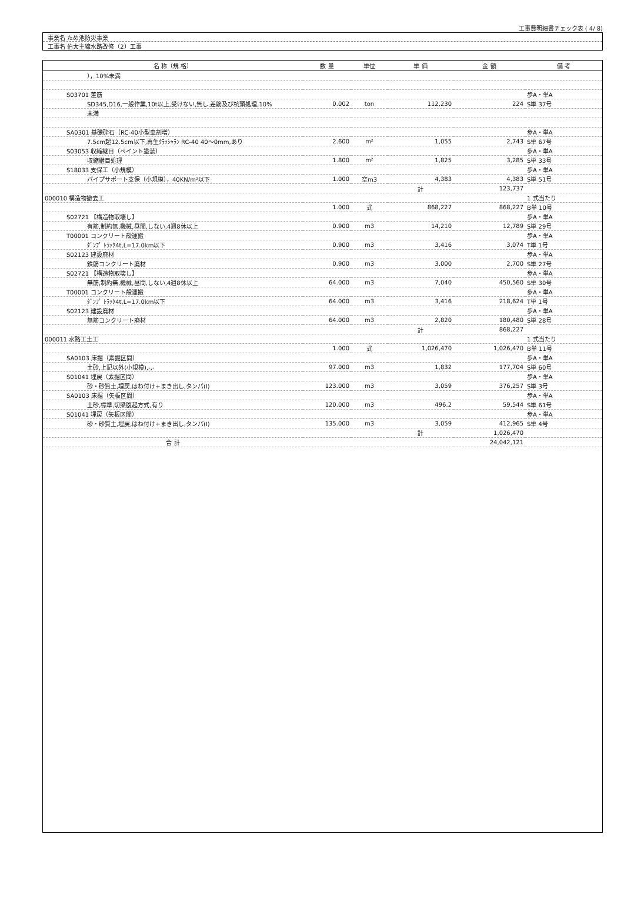工事費明細書チェック表 ( 4/ 8)
事業名 ため池防災事業
工事名 伯太主線水路改修（2）工事
| 名 称（規 格） | 数 量 | 単位 | 単 価 | 金 額 | 備 考 |
| --- | --- | --- | --- | --- | --- |
| ），10%未満 | | | | | |
| S03701 差筋 | | | | | 歩A・単A |
| SD345,D16,一般作業,10t以上,受けない,無し,差筋及び杭頭処理,10% | 0.002 | ton | 112,230 | 224 | S単 37号 |
| 未満 | | | | | |
| SA0301 基礎砕石（RC-40小型車割増） | | | | | 歩A・単A |
| 7.5cm超12.5cm以下,再生ｸﾗｯｼｬﾗﾝ RC-40 40～0mm,あり | 2.600 | m² | 1,055 | 2,743 | S単 67号 |
| S03053 収縮継目（ペイント塗装） | | | | | 歩A・単A |
| 収縮継目処理 | 1.800 | m² | 1,825 | 3,285 | S単 33号 |
| S18033 支保工（小規模） | | | | | 歩A・単A |
| パイプサポート支保（小規模），40KN/m²以下 | 1.000 | 空m3 | 4,383 | 4,383 | S単 51号 |
| | | | 計 | 123,737 | |
| 000010 構造物撤去工 | | | | | 1 式当たり |
| | 1.000 | 式 | 868,227 | 868,227 | B単 10号 |
| S02721 【構造物取壊し】 | | | | | 歩A・単A |
| 有筋,制約無,機械,昼間,しない,4週8休以上 | 0.900 | m3 | 14,210 | 12,789 | S単 29号 |
| T00001 コンクリート殻運搬 | | | | | 歩A・単A |
| ﾀﾞﾝﾌﾟ ﾄﾗｯｸ4t,L=17.0km以下 | 0.900 | m3 | 3,416 | 3,074 | T単 1号 |
| S02123 建設廃材 | | | | | 歩A・単A |
| 鉄筋コンクリート廃材 | 0.900 | m3 | 3,000 | 2,700 | S単 27号 |
| S02721 【構造物取壊し】 | | | | | 歩A・単A |
| 無筋,制約無,機械,昼間,しない,4週8休以上 | 64.000 | m3 | 7,040 | 450,560 | S単 30号 |
| T00001 コンクリート殻運搬 | | | | | 歩A・単A |
| ﾀﾞﾝﾌﾟ ﾄﾗｯｸ4t,L=17.0km以下 | 64.000 | m3 | 3,416 | 218,624 | T単 1号 |
| S02123 建設廃材 | | | | | 歩A・単A |
| 無筋コンクリート廃材 | 64.000 | m3 | 2,820 | 180,480 | S単 28号 |
| | | | 計 | 868,227 | |
| 000011 水路工土工 | | | | | 1 式当たり |
| | 1.000 | 式 | 1,026,470 | 1,026,470 | B単 11号 |
| SA0103 床掘（素掘区間） | | | | | 歩A・単A |
| 土砂,上記以外(小規模),-,- | 97.000 | m3 | 1,832 | 177,704 | S単 60号 |
| S01041 埋戻（素掘区間） | | | | | 歩A・単A |
| 砂・砂質土,埋戻,はね付け+まき出し,タンパ(Ⅰ) | 123.000 | m3 | 3,059 | 376,257 | S単 3号 |
| SA0103 床掘（矢板区間） | | | | | 歩A・単A |
| 土砂,標準,切梁腹起方式,有り | 120.000 | m3 | 496.2 | 59,544 | S単 61号 |
| S01041 埋戻（矢板区間） | | | | | 歩A・単A |
| 砂・砂質土,埋戻,はね付け+まき出し,タンパ(Ⅰ) | 135.000 | m3 | 3,059 | 412,965 | S単 4号 |
| | | | 計 | 1,026,470 | |
| 合 計 | | | | 24,042,121 | |